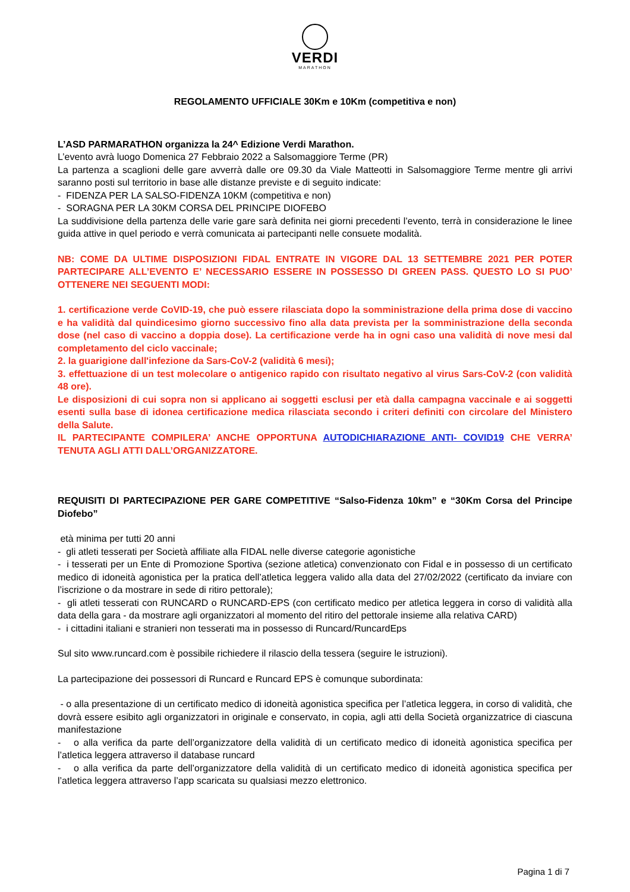VERDI
MARATHON
REGOLAMENTO UFFICIALE 30Km e 10Km (competitiva e non)
L’ASD PARMARATHON organizza la 24^ Edizione Verdi Marathon.
L’evento avrà luogo Domenica 27 Febbraio 2022 a Salsomaggiore Terme (PR)
La partenza a scaglioni delle gare avverrà dalle ore 09.30 da Viale Matteotti in Salsomaggiore Terme mentre gli arrivi saranno posti sul territorio in base alle distanze previste e di seguito indicate:
- FIDENZA PER LA SALSO-FIDENZA 10KM (competitiva e non)
- SORAGNA PER LA 30KM CORSA DEL PRINCIPE DIOFEBO
La suddivisione della partenza delle varie gare sarà definita nei giorni precedenti l’evento, terrà in considerazione le linee guida attive in quel periodo e verrà comunicata ai partecipanti nelle consuete modalità.
NB: COME DA ULTIME DISPOSIZIONI FIDAL ENTRATE IN VIGORE DAL 13 SETTEMBRE 2021 PER POTER PARTECIPARE ALL’EVENTO E’ NECESSARIO ESSERE IN POSSESSO DI GREEN PASS. QUESTO LO SI PUO’ OTTENERE NEI SEGUENTI MODI:
1. certificazione verde CoVID-19, che può essere rilasciata dopo la somministrazione della prima dose di vaccino e ha validità dal quindicesimo giorno successivo fino alla data prevista per la somministrazione della seconda dose (nel caso di vaccino a doppia dose). La certificazione verde ha in ogni caso una validità di nove mesi dal completamento del ciclo vaccinale;
2. la guarigione dall'infezione da Sars-CoV-2 (validità 6 mesi);
3. effettuazione di un test molecolare o antigenico rapido con risultato negativo al virus Sars-CoV-2 (con validità 48 ore).
Le disposizioni di cui sopra non si applicano ai soggetti esclusi per età dalla campagna vaccinale e ai soggetti esenti sulla base di idonea certificazione medica rilasciata secondo i criteri definiti con circolare del Ministero della Salute.
IL PARTECIPANTE COMPILERA’ ANCHE OPPORTUNA AUTODICHIARAZIONE ANTI- COVID19 CHE VERRA’ TENUTA AGLI ATTI DALL’ORGANIZZATORE.
REQUISITI DI PARTECIPAZIONE PER GARE COMPETITIVE “Salso-Fidenza 10km” e “30Km Corsa del Principe Diofebo”
età minima per tutti 20 anni
- gli atleti tesserati per Società affiliate alla FIDAL nelle diverse categorie agonistiche
- i tesserati per un Ente di Promozione Sportiva (sezione atletica) convenzionato con Fidal e in possesso di un certificato medico di idoneità agonistica per la pratica dell’atletica leggera valido alla data del 27/02/2022 (certificato da inviare con l’iscrizione o da mostrare in sede di ritiro pettorale);
- gli atleti tesserati con RUNCARD o RUNCARD-EPS (con certificato medico per atletica leggera in corso di validità alla data della gara - da mostrare agli organizzatori al momento del ritiro del pettorale insieme alla relativa CARD)
- i cittadini italiani e stranieri non tesserati ma in possesso di Runcard/RuncardEps
Sul sito www.runcard.com è possibile richiedere il rilascio della tessera (seguire le istruzioni).
La partecipazione dei possessori di Runcard e Runcard EPS è comunque subordinata:
- o alla presentazione di un certificato medico di idoneità agonistica specifica per l’atletica leggera, in corso di validità, che dovrà essere esibito agli organizzatori in originale e conservato, in copia, agli atti della Società organizzatrice di ciascuna manifestazione
- o alla verifica da parte dell’organizzatore della validità di un certificato medico di idoneità agonistica specifica per l’atletica leggera attraverso il database runcard
- o alla verifica da parte dell’organizzatore della validità di un certificato medico di idoneità agonistica specifica per l’atletica leggera attraverso l’app scaricata su qualsiasi mezzo elettronico.
Pagina 1 di 7